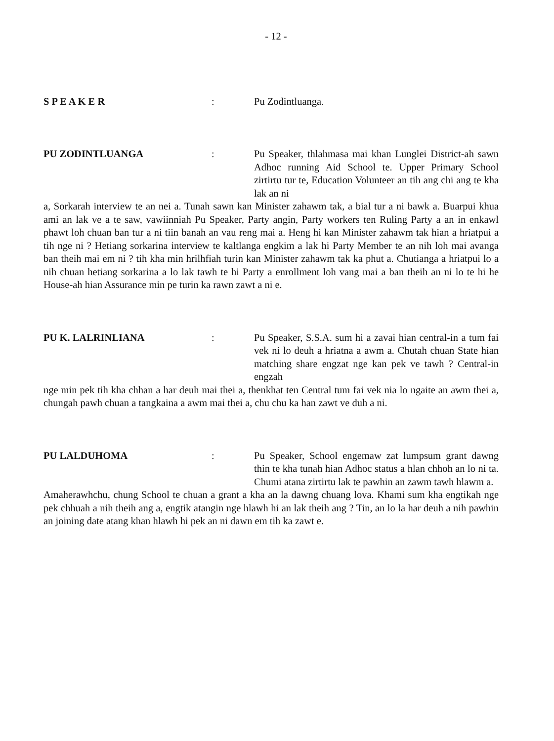- 12 -
S P E A K E R : Pu Zodintluanga.
PU ZODINTLUANGA : Pu Speaker, thlahmasa mai khan Lunglei District-ah sawn Adhoc running Aid School te. Upper Primary School zirtirtu tur te, Education Volunteer an tih ang chi ang te kha lak an ni
a, Sorkarah interview te an nei a. Tunah sawn kan Minister zahawm tak, a bial tur a ni bawk a. Buarpui khua ami an lak ve a te saw, vawiinniah Pu Speaker, Party angin, Party workers ten Ruling Party a an in enkawl phawt loh chuan ban tur a ni tiin banah an vau reng mai a. Heng hi kan Minister zahawm tak hian a hriatpui a tih nge ni ? Hetiang sorkarina interview te kaltlanga engkim a lak hi Party Member te an nih loh mai avanga ban theih mai em ni ? tih kha min hrilhfiah turin kan Minister zahawm tak ka phut a. Chutianga a hriatpui lo a nih chuan hetiang sorkarina a lo lak tawh te hi Party a enrollment loh vang mai a ban theih an ni lo te hi he House-ah hian Assurance min pe turin ka rawn zawt a ni e.
PU K. LALRINLIANA : Pu Speaker, S.S.A. sum hi a zavai hian central-in a tum fai vek ni lo deuh a hriatna a awm a. Chutah chuan State hian matching share engzat nge kan pek ve tawh ? Central-in engzah
nge min pek tih kha chhan a har deuh mai thei a, thenkhat ten Central tum fai vek nia lo ngaite an awm thei a, chungah pawh chuan a tangkaina a awm mai thei a, chu chu ka han zawt ve duh a ni.
PU LALDUHOMA : Pu Speaker, School engemaw zat lumpsum grant dawng thin te kha tunah hian Adhoc status a hlan chhoh an lo ni ta. Chumi atana zirtirtu lak te pawhin an zawm tawh hlawm a.
Amaherawhchu, chung School te chuan a grant a kha an la dawng chuang lova. Khami sum kha engtikah nge pek chhuah a nih theih ang a, engtik atangin nge hlawh hi an lak theih ang ? Tin, an lo la har deuh a nih pawhin an joining date atang khan hlawh hi pek an ni dawn em tih ka zawt e.